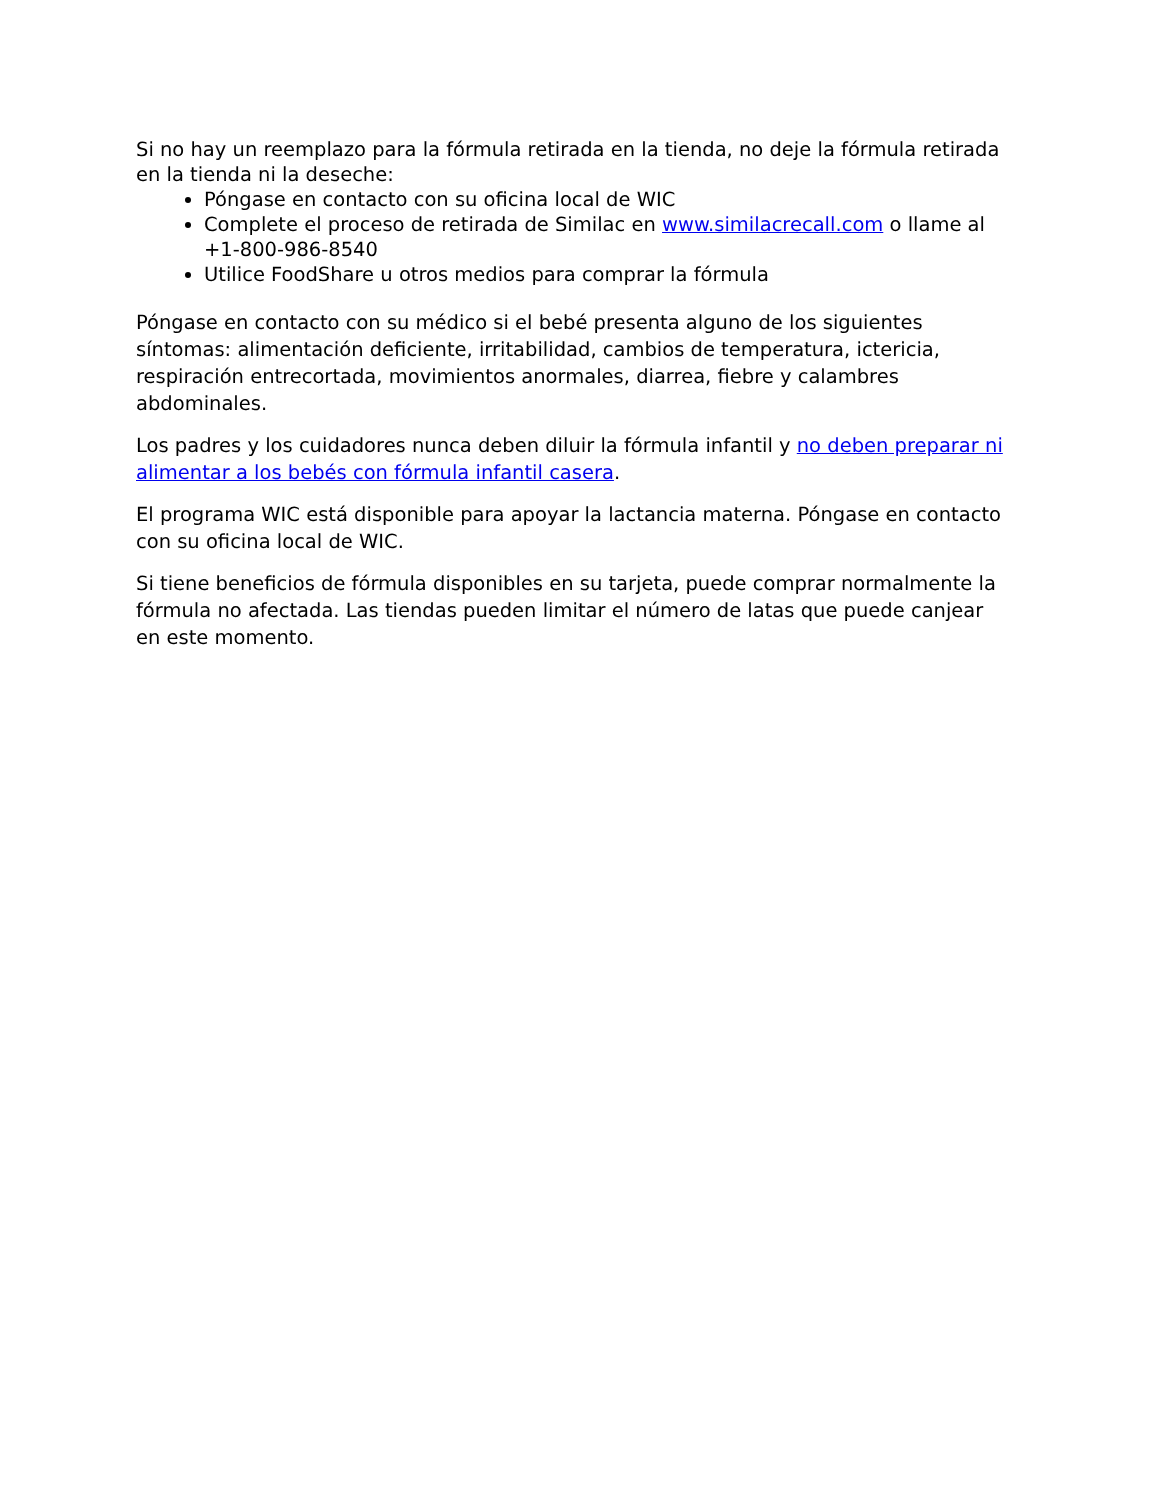Si no hay un reemplazo para la fórmula retirada en la tienda, no deje la fórmula retirada en la tienda ni la deseche:
Póngase en contacto con su oficina local de WIC
Complete el proceso de retirada de Similac en www.similacrecall.com o llame al +1-800-986-8540
Utilice FoodShare u otros medios para comprar la fórmula
Póngase en contacto con su médico si el bebé presenta alguno de los siguientes síntomas: alimentación deficiente, irritabilidad, cambios de temperatura, ictericia, respiración entrecortada, movimientos anormales, diarrea, fiebre y calambres abdominales.
Los padres y los cuidadores nunca deben diluir la fórmula infantil y no deben preparar ni alimentar a los bebés con fórmula infantil casera.
El programa WIC está disponible para apoyar la lactancia materna. Póngase en contacto con su oficina local de WIC.
Si tiene beneficios de fórmula disponibles en su tarjeta, puede comprar normalmente la fórmula no afectada. Las tiendas pueden limitar el número de latas que puede canjear en este momento.